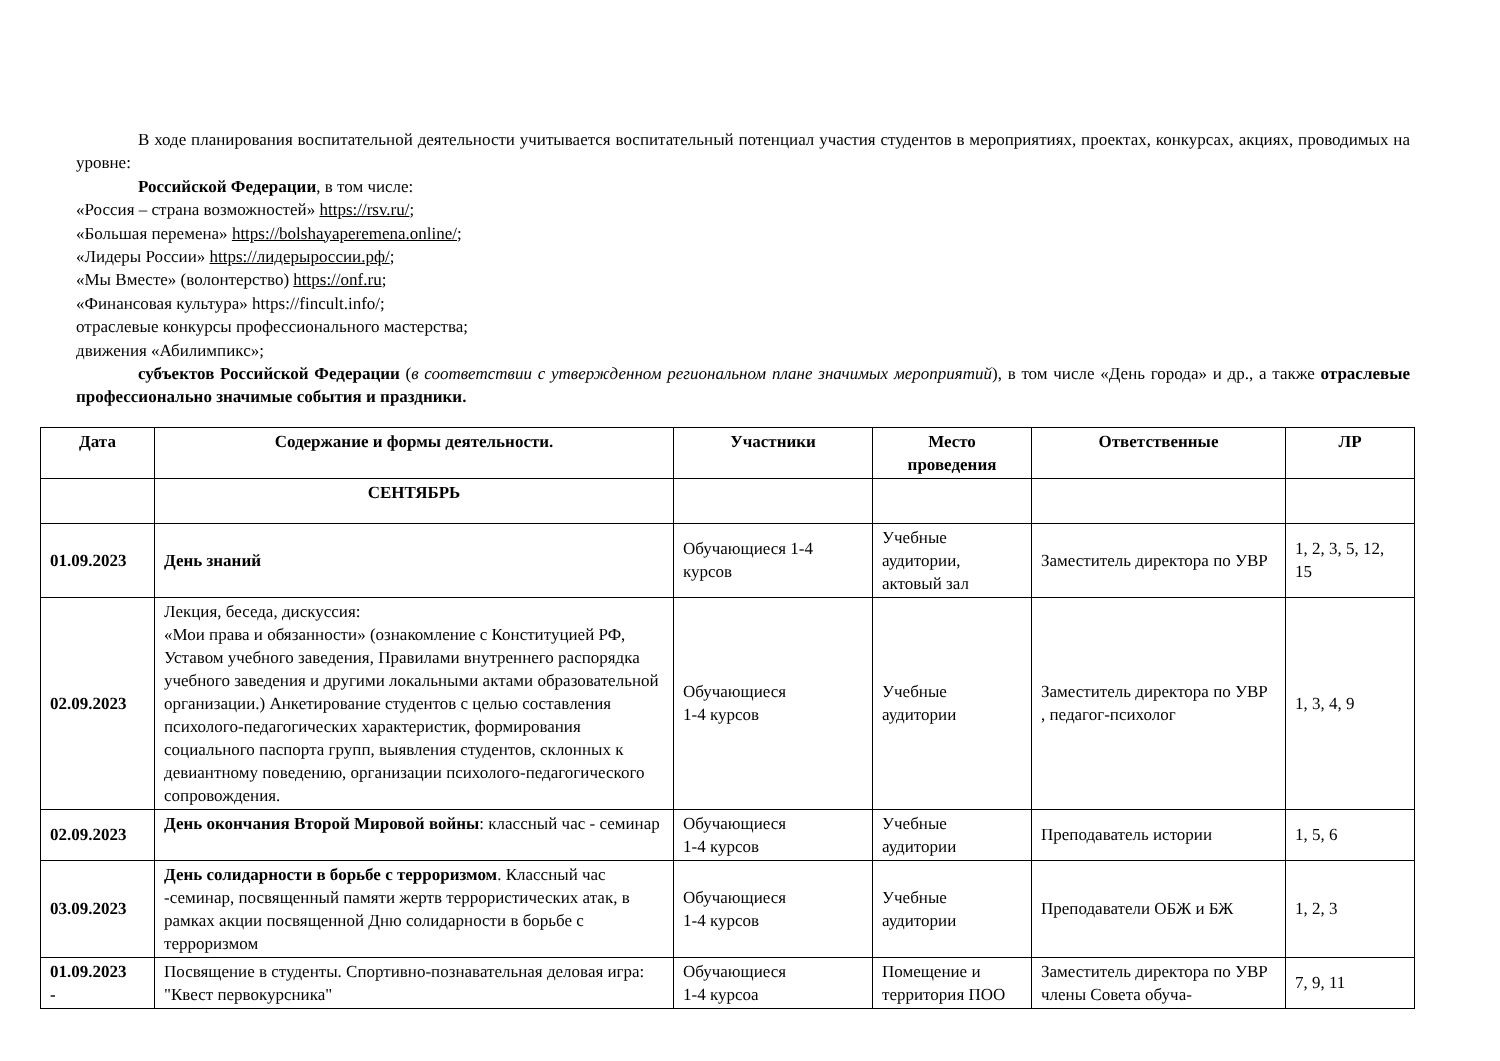В ходе планирования воспитательной деятельности учитывается воспитательный потенциал участия студентов в мероприятиях, проектах, конкурсах, акциях, проводимых на уровне:
Российской Федерации, в том числе:
«Россия – страна возможностей» https://rsv.ru/;
«Большая перемена» https://bolshayaperemena.online/;
«Лидеры России» https://лидерыроссии.рф/;
«Мы Вместе» (волонтерство) https://onf.ru;
«Финансовая культура» https://fincult.info/;
отраслевые конкурсы профессионального мастерства;
движения «Абилимпикс»;
субъектов Российской Федерации (в соответствии с утвержденном региональном плане значимых мероприятий), в том числе «День города» и др., а также отраслевые профессионально значимые события и праздники.
| Дата | Содержание и формы деятельности. | Участники | Место проведения | Ответственные | ЛР |
| --- | --- | --- | --- | --- | --- |
| | СЕНТЯБРЬ | | | | |
| 01.09.2023 | День знаний | Обучающиеся 1-4 курсов | Учебные аудитории, актовый зал | Заместитель директора по УВР | 1, 2, 3, 5, 12, 15 |
| 02.09.2023 | Лекция, беседа, дискуссия: «Мои права и обязанности» (ознакомление с Конституцией РФ, Уставом учебного заведения, Правилами внутреннего распорядка учебного заведения и другими локальными актами образовательной организации.) Анкетирование студентов с целью составления психолого-педагогических характеристик, формирования социального паспорта групп, выявления студентов, склонных к девиантному поведению, организации психолого-педагогического сопровождения. | Обучающиеся 1-4 курсов | Учебные аудитории | Заместитель директора по УВР , педагог-психолог | 1, 3, 4, 9 |
| 02.09.2023 | День окончания Второй Мировой войны : классный час - семинар | Обучающиеся 1-4 курсов | Учебные аудитории | Преподаватель истории | 1, 5, 6 |
| 03.09.2023 | День солидарности в борьбе с терроризмом . Классный час -семинар, посвященный памяти жертв террористических атак, в рамках акции посвященной Дню солидарности в борьбе с терроризмом | Обучающиеся 1-4 курсов | Учебные аудитории | Преподаватели ОБЖ и БЖ | 1, 2, 3 |
| 01.09.2023 - | Посвящение в студенты. Спортивно-познавательная деловая игра: "Квест первокурсника" | Обучающиеся 1-4 курсоа | Помещение и территория ПОО | Заместитель директора по УВР члены Совета обуча- | 7, 9, 11 |